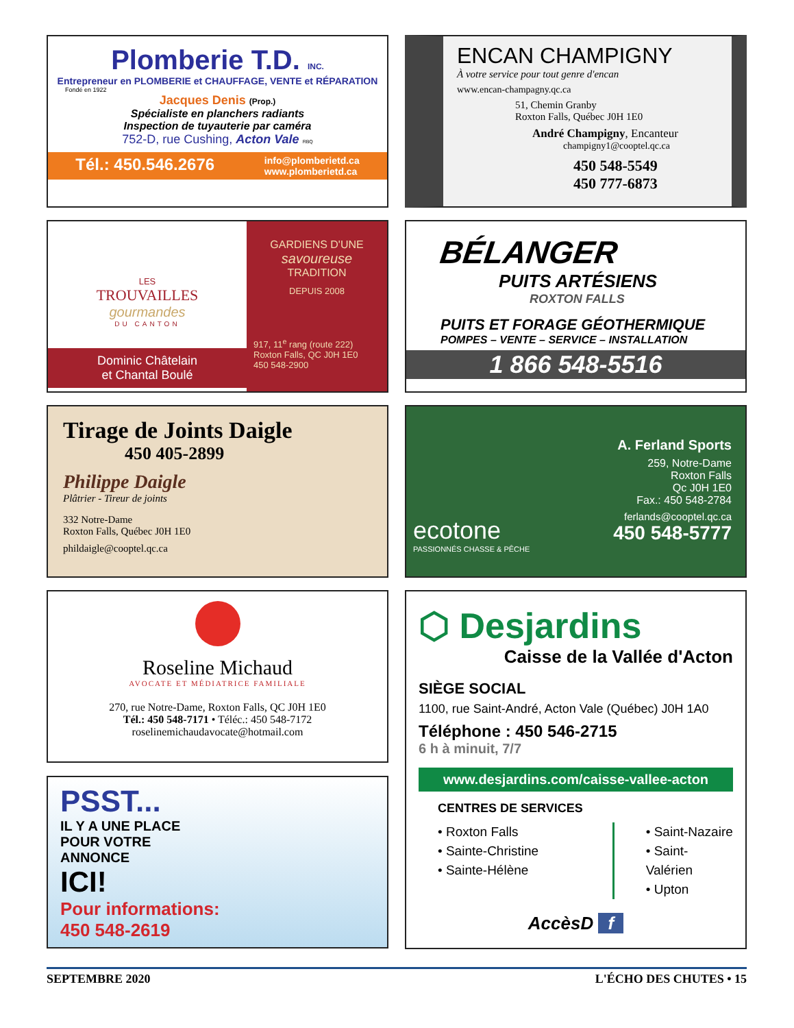Plomberie T.D. INC.
Entrepreneur en PLOMBERIE et CHAUFFAGE, VENTE et RÉPARATION
Fondé en 1922
Jacques Denis (Prop.)
Spécialiste en planchers radiants
Inspection de tuyauterie par caméra
752-D, rue Cushing, Acton Vale RBQ
Tél.: 450.546.2676 info@plomberietd.ca
www.plomberietd.ca
ENCAN CHAMPIGNY
À votre service pour tout genre d'encan
www.encan-champagny.qc.ca
51, Chemin Granby
Roxton Falls, Québec J0H 1E0
André Champigny, Encanteur
champigny1@cooptel.qc.ca
450 548-5549
450 777-6873
LES
TROUVAILLES
gourmandes
DU CANTON
Dominic Châtelain
et Chantal Boulé
GARDIENS D'UNE
savoureuse
TRADITION
DEPUIS 2008
917, 11<sup>e</sup> rang (route 222)
Roxton Falls, QC J0H 1E0
450 548-2900
BÉLANGER
PUITS ARTÉSIENS
ROXTON FALLS
PUITS ET FORAGE GÉOTHERMIQUE
POMPES – VENTE – SERVICE – INSTALLATION
1 866 548-5516
Tirage de Joints Daigle
450 405-2899
Philippe Daigle
Plâtrier - Tireur de joints
332 Notre-Dame
Roxton Falls, Québec J0H 1E0
phildaigle@cooptel.qc.ca
ecotone
PASSIONNÉS CHASSE & PÊCHE
A. Ferland Sports
259, Notre-Dame
Roxton Falls
Qc J0H 1E0
Fax.: 450 548-2784
ferlands@cooptel.qc.ca
450 548-5777
Roseline Michaud
AVOCATE ET MÉDIATRICE FAMILIALE
270, rue Notre-Dame, Roxton Falls, QC J0H 1E0
Tél.: 450 548-7171 • Téléc.: 450 548-7172
roselinemichaudavocate@hotmail.com
⬡ Desjardins
Caisse de la Vallée d'Acton
SIÈGE SOCIAL
1100, rue Saint-André, Acton Vale (Québec) J0H 1A0
Téléphone : 450 546-2715
6 h à minuit, 7/7
www.desjardins.com/caisse-vallee-acton
CENTRES DE SERVICES
• Roxton Falls
• Sainte-Christine
• Sainte-Hélène
• Saint-Nazaire
• Saint-Valérien
• Upton
AccèsD f
PSST...
IL Y A UNE PLACE
POUR VOTRE
ANNONCE
ICI!
Pour informations:
450 548-2619
SEPTEMBRE 2020 L'ÉCHO DES CHUTES • 15